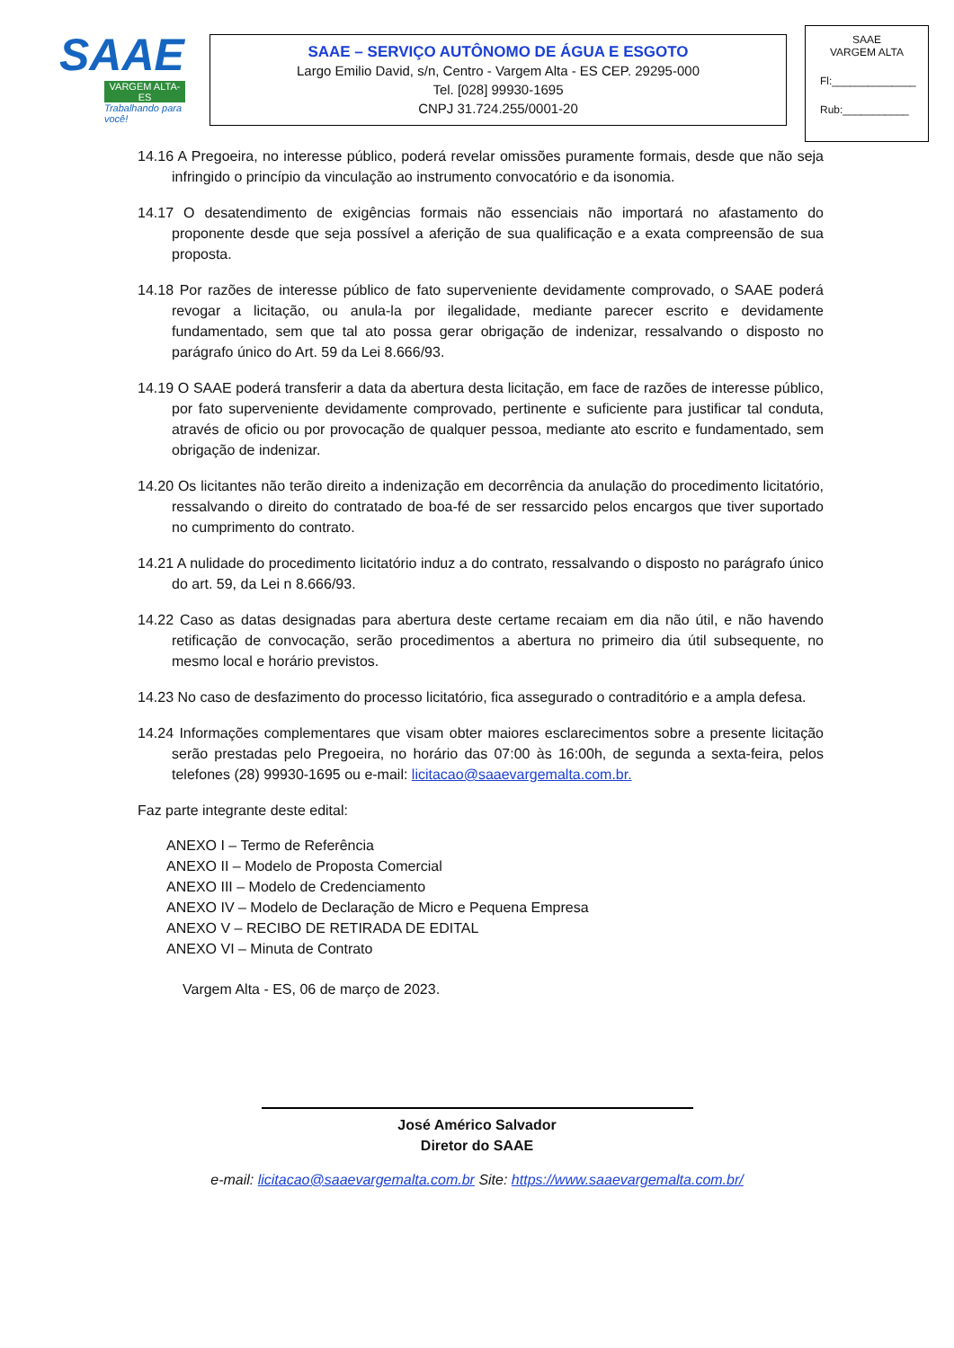SAAE
VARGEM ALTA-ES
Trabalhando para você!
SAAE – SERVIÇO AUTÔNOMO DE ÁGUA E ESGOTO
Largo Emilio David, s/n, Centro - Vargem Alta - ES CEP. 29295-000
Tel. [028] 99930-1695
CNPJ 31.724.255/0001-20
SAAE
VARGEM ALTA
Fl:______________
Rub:___________
14.16 A Pregoeira, no interesse público, poderá revelar omissões puramente formais, desde que não seja infringido o princípio da vinculação ao instrumento convocatório e da isonomia.
14.17 O desatendimento de exigências formais não essenciais não importará no afastamento do proponente desde que seja possível a aferição de sua qualificação e a exata compreensão de sua proposta.
14.18 Por razões de interesse público de fato superveniente devidamente comprovado, o SAAE poderá revogar a licitação, ou anula-la por ilegalidade, mediante parecer escrito e devidamente fundamentado, sem que tal ato possa gerar obrigação de indenizar, ressalvando o disposto no parágrafo único do Art. 59 da Lei 8.666/93.
14.19 O SAAE poderá transferir a data da abertura desta licitação, em face de razões de interesse público, por fato superveniente devidamente comprovado, pertinente e suficiente para justificar tal conduta, através de oficio ou por provocação de qualquer pessoa, mediante ato escrito e fundamentado, sem obrigação de indenizar.
14.20 Os licitantes não terão direito a indenização em decorrência da anulação do procedimento licitatório, ressalvando o direito do contratado de boa-fé de ser ressarcido pelos encargos que tiver suportado no cumprimento do contrato.
14.21 A nulidade do procedimento licitatório induz a do contrato, ressalvando o disposto no parágrafo único do art. 59, da Lei n 8.666/93.
14.22 Caso as datas designadas para abertura deste certame recaiam em dia não útil, e não havendo retificação de convocação, serão procedimentos a abertura no primeiro dia útil subsequente, no mesmo local e horário previstos.
14.23 No caso de desfazimento do processo licitatório, fica assegurado o contraditório e a ampla defesa.
14.24 Informações complementares que visam obter maiores esclarecimentos sobre a presente licitação serão prestadas pelo Pregoeira, no horário das 07:00 às 16:00h, de segunda a sexta-feira, pelos telefones (28) 99930-1695 ou e-mail: licitacao@saaevargemalta.com.br.
Faz parte integrante deste edital:
ANEXO I – Termo de Referência
ANEXO II – Modelo de Proposta Comercial
ANEXO III – Modelo de Credenciamento
ANEXO IV – Modelo de Declaração de Micro e Pequena Empresa
ANEXO V – RECIBO DE RETIRADA DE EDITAL
ANEXO VI – Minuta de Contrato
Vargem Alta - ES, 06 de março de 2023.
José Américo Salvador
Diretor do SAAE
e-mail: licitacao@saaevargemalta.com.br Site: https://www.saaevargemalta.com.br/